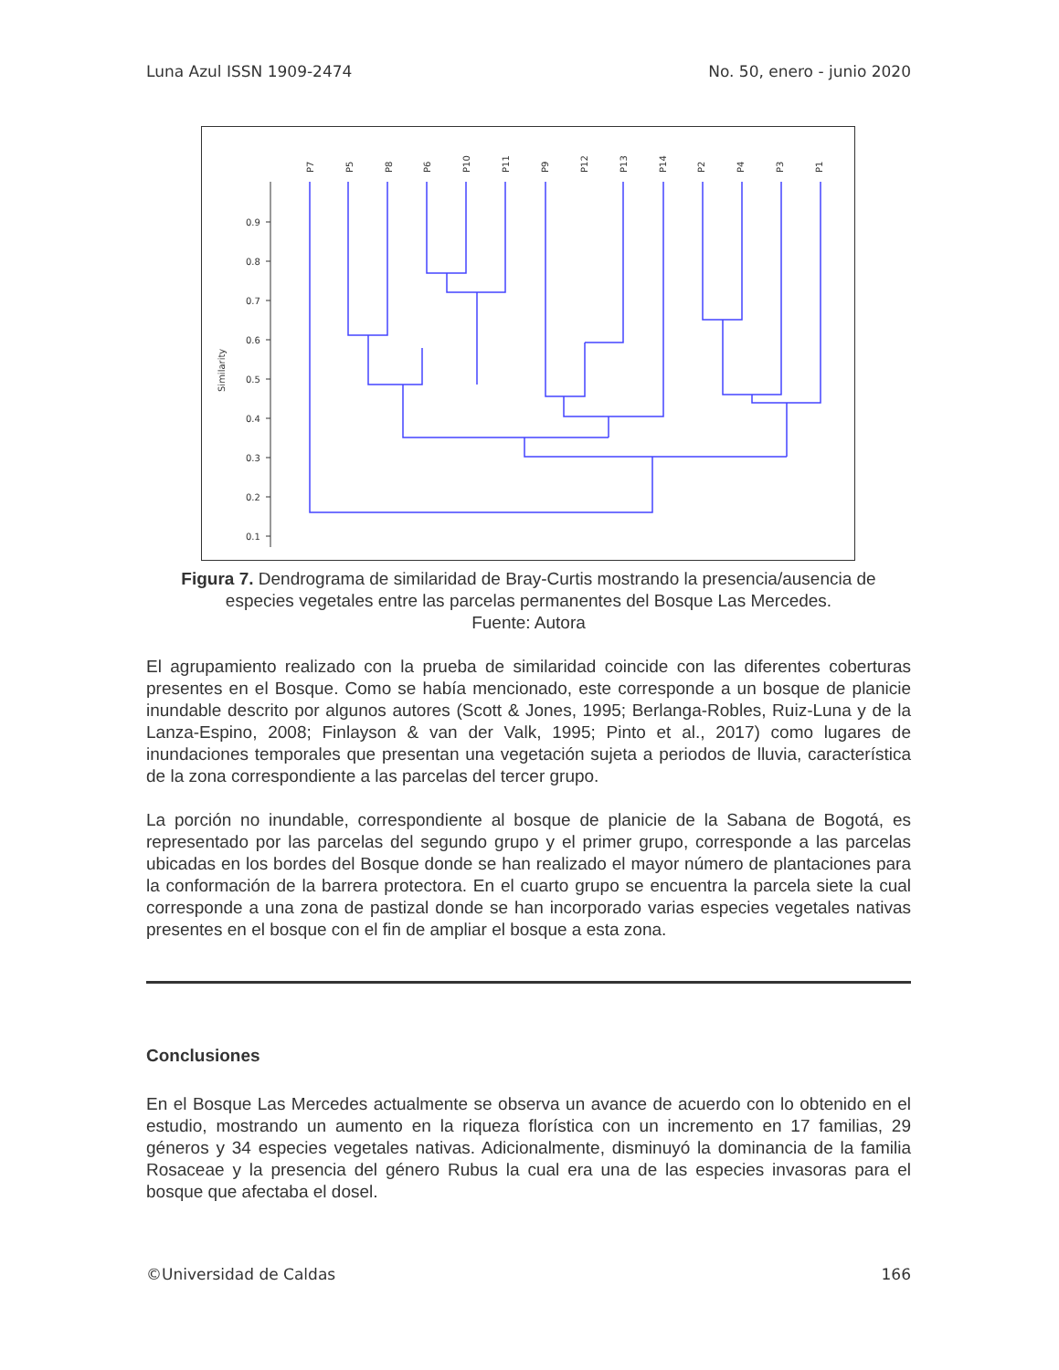Luna Azul ISSN 1909-2474 No. 50, enero - junio 2020
0.9
0.8
0.7
0.6
0.5
0.4
0.3
0.2
0.1
Similarity
P7
P5
P8
P6
P10
P11
P9
P12
P13
P14
P2
P4
P3
P1
Figura 7. Dendrograma de similaridad de Bray-Curtis mostrando la presencia/ausencia de especies vegetales entre las parcelas permanentes del Bosque Las Mercedes.
Fuente: Autora
El agrupamiento realizado con la prueba de similaridad coincide con las diferentes coberturas presentes en el Bosque. Como se había mencionado, este corresponde a un bosque de planicie inundable descrito por algunos autores (Scott & Jones, 1995; Berlanga-Robles, Ruiz-Luna y de la Lanza-Espino, 2008; Finlayson & van der Valk, 1995; Pinto et al., 2017) como lugares de inundaciones temporales que presentan una vegetación sujeta a periodos de lluvia, característica de la zona correspondiente a las parcelas del tercer grupo.
La porción no inundable, correspondiente al bosque de planicie de la Sabana de Bogotá, es representado por las parcelas del segundo grupo y el primer grupo, corresponde a las parcelas ubicadas en los bordes del Bosque donde se han realizado el mayor número de plantaciones para la conformación de la barrera protectora. En el cuarto grupo se encuentra la parcela siete la cual corresponde a una zona de pastizal donde se han incorporado varias especies vegetales nativas presentes en el bosque con el fin de ampliar el bosque a esta zona.
Conclusiones
En el Bosque Las Mercedes actualmente se observa un avance de acuerdo con lo obtenido en el estudio, mostrando un aumento en la riqueza florística con un incremento en 17 familias, 29 géneros y 34 especies vegetales nativas. Adicionalmente, disminuyó la dominancia de la familia Rosaceae y la presencia del género Rubus la cual era una de las especies invasoras para el bosque que afectaba el dosel.
©Universidad de Caldas 166